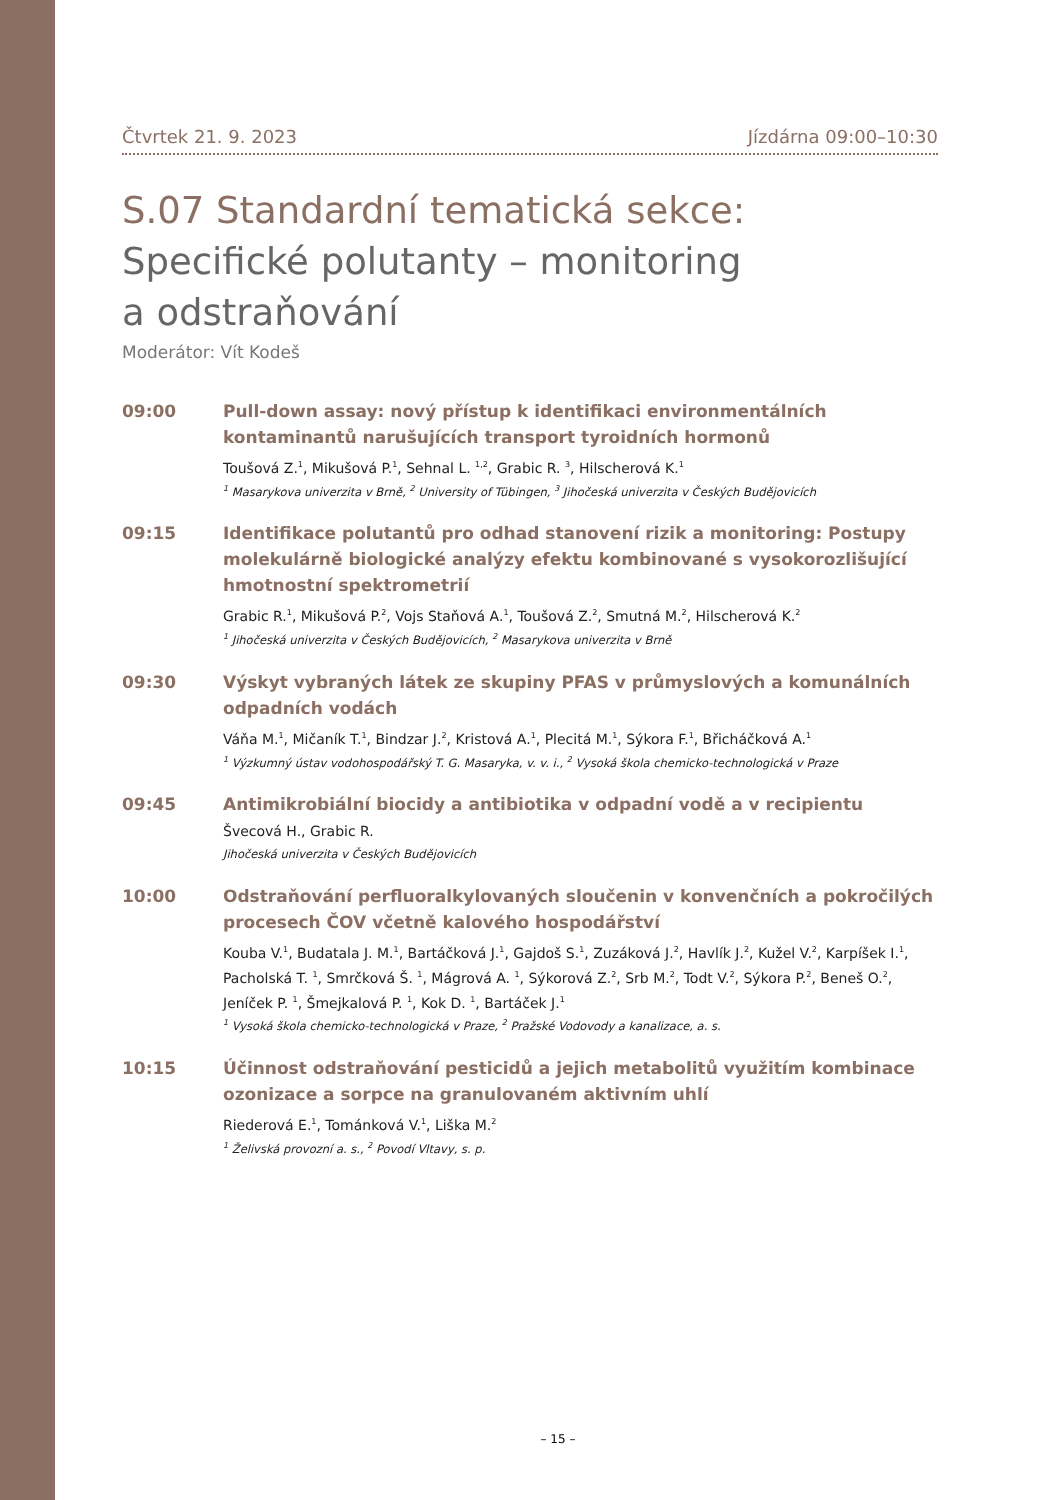Čtvrtek 21. 9. 2023 Jízdárna 09:00–10:30
S.07 Standardní tematická sekce:
Specifické polutanty – monitoring
a odstraňování
Moderátor: Vít Kodeš
09:00 Pull-down assay: nový přístup k identifikaci environmentálních kontaminantů narušujících transport tyroidních hormonů
Toušová Z.<sup>1</sup>, Mikušová P.<sup>1</sup>, Sehnal L. <sup>1,2</sup>, Grabic R. <sup>3</sup>, Hilscherová K.<sup>1</sup>
<sup>1</sup> Masarykova univerzita v Brně, <sup>2</sup> University of Tübingen, <sup>3</sup> Jihočeská univerzita v Českých Budějovicích
09:15 Identifikace polutantů pro odhad stanovení rizik a monitoring: Postupy molekulárně biologické analýzy efektu kombinované s vysokorozlišující hmotnostní spektrometrií
Grabic R.<sup>1</sup>, Mikušová P.<sup>2</sup>, Vojs Staňová A.<sup>1</sup>, Toušová Z.<sup>2</sup>, Smutná M.<sup>2</sup>, Hilscherová K.<sup>2</sup>
<sup>1</sup> Jihočeská univerzita v Českých Budějovicích, <sup>2</sup> Masarykova univerzita v Brně
09:30 Výskyt vybraných látek ze skupiny PFAS v průmyslových a komunálních odpadních vodách
Váňa M.<sup>1</sup>, Mičaník T.<sup>1</sup>, Bindzar J.<sup>2</sup>, Kristová A.<sup>1</sup>, Plecitá M.<sup>1</sup>, Sýkora F.<sup>1</sup>, Břicháčková A.<sup>1</sup>
<sup>1</sup> Výzkumný ústav vodohospodářský T. G. Masaryka, v. v. i., <sup>2</sup> Vysoká škola chemicko-technologická v Praze
09:45 Antimikrobiální biocidy a antibiotika v odpadní vodě a v recipientu
Švecová H., Grabic R.
Jihočeská univerzita v Českých Budějovicích
10:00 Odstraňování perfluoralkylovaných sloučenin v konvenčních a pokročilých procesech ČOV včetně kalového hospodářství
Kouba V.<sup>1</sup>, Budatala J. M.<sup>1</sup>, Bartáčková J.<sup>1</sup>, Gajdoš S.<sup>1</sup>, Zuzáková J.<sup>2</sup>, Havlík J.<sup>2</sup>, Kužel V.<sup>2</sup>, Karpíšek I.<sup>1</sup>, Pacholská T. <sup>1</sup>, Smrčková Š. <sup>1</sup>, Mágrová A. <sup>1</sup>, Sýkorová Z.<sup>2</sup>, Srb M.<sup>2</sup>, Todt V.<sup>2</sup>, Sýkora P.<sup>2</sup>, Beneš O.<sup>2</sup>, Jeníček P. <sup>1</sup>, Šmejkalová P. <sup>1</sup>, Kok D. <sup>1</sup>, Bartáček J.<sup>1</sup>
<sup>1</sup> Vysoká škola chemicko-technologická v Praze, <sup>2</sup> Pražské Vodovody a kanalizace, a. s.
10:15 Účinnost odstraňování pesticidů a jejich metabolitů využitím kombinace ozonizace a sorpce na granulovaném aktivním uhlí
Riederová E.<sup>1</sup>, Tománková V.<sup>1</sup>, Liška M.<sup>2</sup>
<sup>1</sup> Želivská provozní a. s., <sup>2</sup> Povodí Vltavy, s. p.
– 15 –